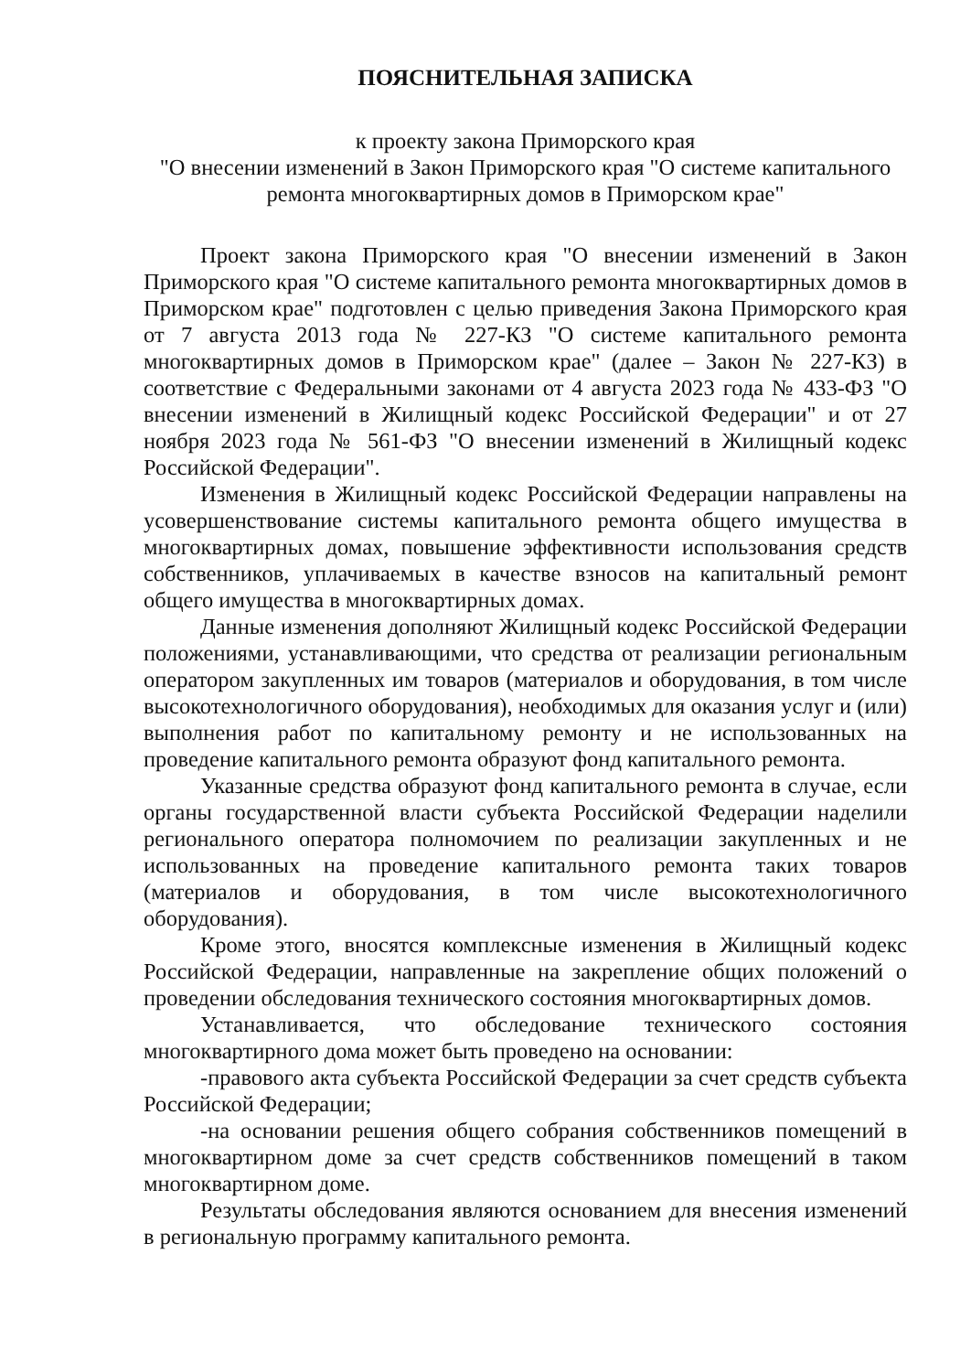ПОЯСНИТЕЛЬНАЯ ЗАПИСКА
к проекту закона Приморского края
"О внесении изменений в Закон Приморского края "О системе капитального ремонта многоквартирных домов в Приморском крае"
Проект закона Приморского края "О внесении изменений в Закон Приморского края "О системе капитального ремонта многоквартирных домов в Приморском крае" подготовлен с целью приведения Закона Приморского края от 7 августа 2013 года № 227-КЗ "О системе капитального ремонта многоквартирных домов в Приморском крае" (далее – Закон № 227-КЗ) в соответствие с Федеральными законами от 4 августа 2023 года № 433-ФЗ "О внесении изменений в Жилищный кодекс Российской Федерации" и от 27 ноября 2023 года № 561-ФЗ "О внесении изменений в Жилищный кодекс Российской Федерации".
Изменения в Жилищный кодекс Российской Федерации направлены на усовершенствование системы капитального ремонта общего имущества в многоквартирных домах, повышение эффективности использования средств собственников, уплачиваемых в качестве взносов на капитальный ремонт общего имущества в многоквартирных домах.
Данные изменения дополняют Жилищный кодекс Российской Федерации положениями, устанавливающими, что средства от реализации региональным оператором закупленных им товаров (материалов и оборудования, в том числе высокотехнологичного оборудования), необходимых для оказания услуг и (или) выполнения работ по капитальному ремонту и не использованных на проведение капитального ремонта образуют фонд капитального ремонта.
Указанные средства образуют фонд капитального ремонта в случае, если органы государственной власти субъекта Российской Федерации наделили регионального оператора полномочием по реализации закупленных и не использованных на проведение капитального ремонта таких товаров (материалов и оборудования, в том числе высокотехнологичного оборудования).
Кроме этого, вносятся комплексные изменения в Жилищный кодекс Российской Федерации, направленные на закрепление общих положений о проведении обследования технического состояния многоквартирных домов.
Устанавливается, что обследование технического состояния многоквартирного дома может быть проведено на основании:
-правового акта субъекта Российской Федерации за счет средств субъекта Российской Федерации;
-на основании решения общего собрания собственников помещений в многоквартирном доме за счет средств собственников помещений в таком многоквартирном доме.
Результаты обследования являются основанием для внесения изменений в региональную программу капитального ремонта.